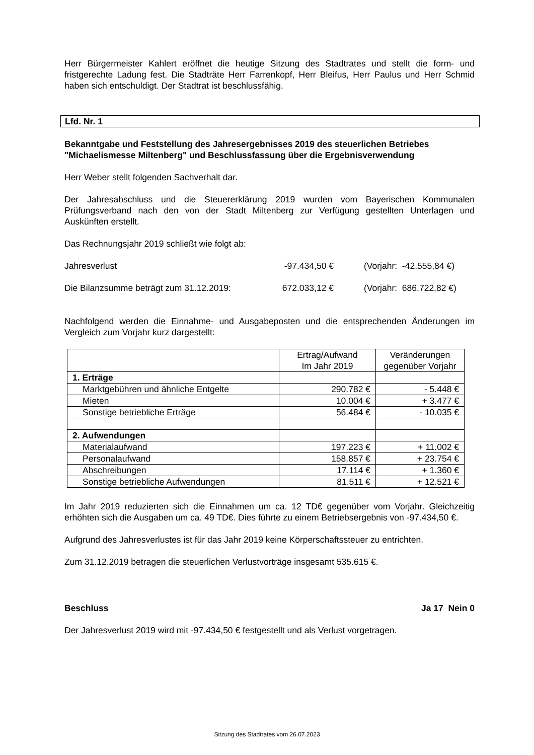Herr Bürgermeister Kahlert eröffnet die heutige Sitzung des Stadtrates und stellt die form- und fristgerechte Ladung fest. Die Stadträte Herr Farrenkopf, Herr Bleifus, Herr Paulus und Herr Schmid haben sich entschuldigt. Der Stadtrat ist beschlussfähig.
Lfd. Nr. 1
Bekanntgabe und Feststellung des Jahresergebnisses 2019 des steuerlichen Betriebes "Michaelismesse Miltenberg" und Beschlussfassung über die Ergebnisverwendung
Herr Weber stellt folgenden Sachverhalt dar.
Der Jahresabschluss und die Steuererklärung 2019 wurden vom Bayerischen Kommunalen Prüfungsverband nach den von der Stadt Miltenberg zur Verfügung gestellten Unterlagen und Auskünften erstellt.
Das Rechnungsjahr 2019 schließt wie folgt ab:
Jahresverlust -97.434,50 € (Vorjahr: -42.555,84 €)
Die Bilanzsumme beträgt zum 31.12.2019: 672.033,12 € (Vorjahr: 686.722,82 €)
Nachfolgend werden die Einnahme- und Ausgabeposten und die entsprechenden Änderungen im Vergleich zum Vorjahr kurz dargestellt:
| | Ertrag/Aufwand Im Jahr 2019 | Veränderungen gegenüber Vorjahr |
| --- | --- | --- |
| 1. Erträge | | |
| Marktgebühren und ähnliche Entgelte | 290.782 € | - 5.448 € |
| Mieten | 10.004 € | + 3.477 € |
| Sonstige betriebliche Erträge | 56.484 € | - 10.035 € |
| 2. Aufwendungen | | |
| Materialaufwand | 197.223 € | + 11.002 € |
| Personalaufwand | 158.857 € | + 23.754 € |
| Abschreibungen | 17.114 € | + 1.360 € |
| Sonstige betriebliche Aufwendungen | 81.511 € | + 12.521 € |
Im Jahr 2019 reduzierten sich die Einnahmen um ca. 12 TD€ gegenüber vom Vorjahr. Gleichzeitig erhöhten sich die Ausgaben um ca. 49 TD€. Dies führte zu einem Betriebsergebnis von -97.434,50 €.
Aufgrund des Jahresverlustes ist für das Jahr 2019 keine Körperschaftssteuer zu entrichten.
Zum 31.12.2019 betragen die steuerlichen Verlustvorträge insgesamt 535.615 €.
Beschluss Ja 17 Nein 0
Der Jahresverlust 2019 wird mit -97.434,50 € festgestellt und als Verlust vorgetragen.
Sitzung des Stadtrates vom 26.07.2023